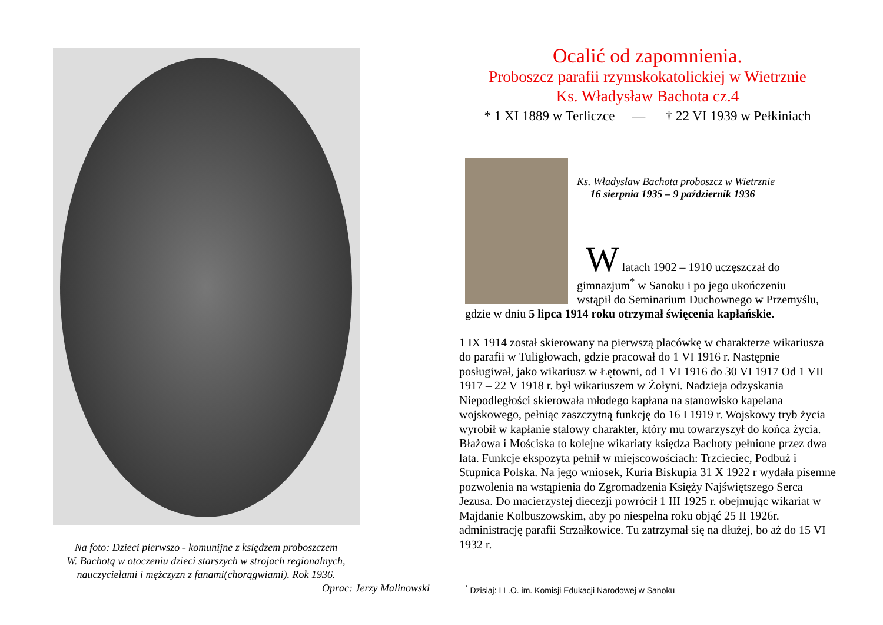Na foto: Dzieci pierwszo - komunijne z księdzem proboszczem
W. Bachotą w otoczeniu dzieci starszych w strojach regionalnych,
nauczycielami i mężczyzn z fanami(chorągwiami). Rok 1936.
Oprac: Jerzy Malinowski
Ocalić od zapomnienia.
Proboszcz parafii rzymskokatolickiej w Wietrznie
Ks. Władysław Bachota cz.4
* 1 XI 1889 w Terliczce — † 22 VI 1939 w Pełkiniach
Ks. Władysław Bachota proboszcz w Wietrznie
16 sierpnia 1935 – 9 październik 1936
W latach 1902 – 1910 uczęszczał do
gimnazjum<sup>*</sup> w Sanoku i po jego ukończeniu
wstąpił do Seminarium Duchownego w Przemyślu,
gdzie w dniu 5 lipca 1914 roku otrzymał święcenia kapłańskie.
1 IX 1914 został skierowany na pierwszą placówkę w charakterze wikariusza do parafii w Tuligłowach, gdzie pracował do 1 VI 1916 r. Następnie posługiwał, jako wikariusz w Łętowni, od 1 VI 1916 do 30 VI 1917 Od 1 VII 1917 – 22 V 1918 r. był wikariuszem w Żołyni. Nadzieja odzyskania Niepodległości skierowała młodego kapłana na stanowisko kapelana wojskowego, pełniąc zaszczytną funkcję do 16 I 1919 r. Wojskowy tryb życia wyrobił w kapłanie stalowy charakter, który mu towarzyszył do końca życia. Błażowa i Mościska to kolejne wikariaty księdza Bachoty pełnione przez dwa lata. Funkcje ekspozyta pełnił w miejscowościach: Trzcieciec, Podbuż i Stupnica Polska. Na jego wniosek, Kuria Biskupia 31 X 1922 r wydała pisemne pozwolenia na wstąpienia do Zgromadzenia Księży Najświętszego Serca Jezusa. Do macierzystej diecezji powrócił 1 III 1925 r. obejmując wikariat w Majdanie Kolbuszowskim, aby po niespełna roku objąć 25 II 1926r. administrację parafii Strzałkowice. Tu zatrzymał się na dłużej, bo aż do 15 VI 1932 r.
<sup>*</sup> Dzisiaj: I L.O. im. Komisji Edukacji Narodowej w Sanoku